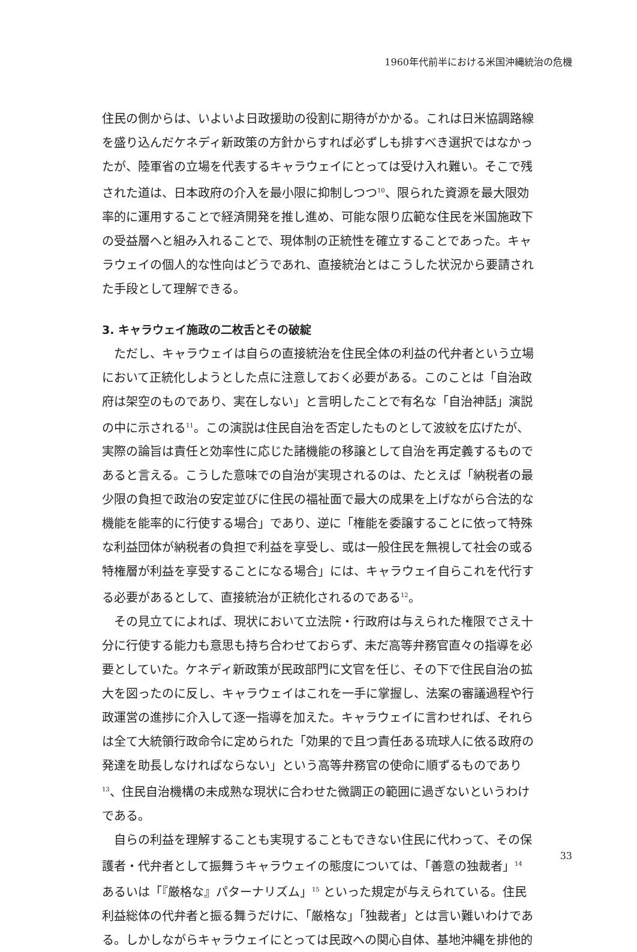1960年代前半における米国沖縄統治の危機
住民の側からは、いよいよ日政援助の役割に期待がかかる。これは日米協調路線を盛り込んだケネディ新政策の方針からすれば必ずしも排すべき選択ではなかったが、陸軍省の立場を代表するキャラウェイにとっては受け入れ難い。そこで残された道は、日本政府の介入を最小限に抑制しつつ<sup>10</sup>、限られた資源を最大限効率的に運用することで経済開発を推し進め、可能な限り広範な住民を米国施政下の受益層へと組み入れることで、現体制の正統性を確立することであった。キャラウェイの個人的な性向はどうであれ、直接統治とはこうした状況から要請された手段として理解できる。
3. キャラウェイ施政の二枚舌とその破綻
ただし、キャラウェイは自らの直接統治を住民全体の利益の代弁者という立場において正統化しようとした点に注意しておく必要がある。このことは「自治政府は架空のものであり、実在しない」と言明したことで有名な「自治神話」演説の中に示される<sup>11</sup>。この演説は住民自治を否定したものとして波紋を広げたが、実際の論旨は責任と効率性に応じた諸機能の移譲として自治を再定義するものであると言える。こうした意味での自治が実現されるのは、たとえば「納税者の最少限の負担で政治の安定並びに住民の福祉面で最大の成果を上げながら合法的な機能を能率的に行使する場合」であり、逆に「権能を委譲することに依って特殊な利益団体が納税者の負担で利益を享受し、或は一般住民を無視して社会の或る特権層が利益を享受することになる場合」には、キャラウェイ自らこれを代行する必要があるとして、直接統治が正統化されるのである<sup>12</sup>。
その見立てによれば、現状において立法院・行政府は与えられた権限でさえ十分に行使する能力も意思も持ち合わせておらず、未だ高等弁務官直々の指導を必要としていた。ケネディ新政策が民政部門に文官を任じ、その下で住民自治の拡大を図ったのに反し、キャラウェイはこれを一手に掌握し、法案の審議過程や行政運営の進捗に介入して逐一指導を加えた。キャラウェイに言わせれば、それらは全て大統領行政命令に定められた「効果的で且つ責任ある琉球人に依る政府の発達を助長しなければならない」という高等弁務官の使命に順ずるものであり<sup>13</sup>、住民自治機構の未成熟な現状に合わせた微調正の範囲に過ぎないというわけである。
自らの利益を理解することも実現することもできない住民に代わって、その保護者・代弁者として振舞うキャラウェイの態度については、「善意の独裁者」<sup>14</sup> あるいは「『厳格な』パターナリズム」<sup>15</sup> といった規定が与えられている。住民利益総体の代弁者と振る舞うだけに、「厳格な」「独裁者」とは言い難いわけである。しかしながらキャラウェイにとっては民政への関心自体、基地沖縄を排他的
33